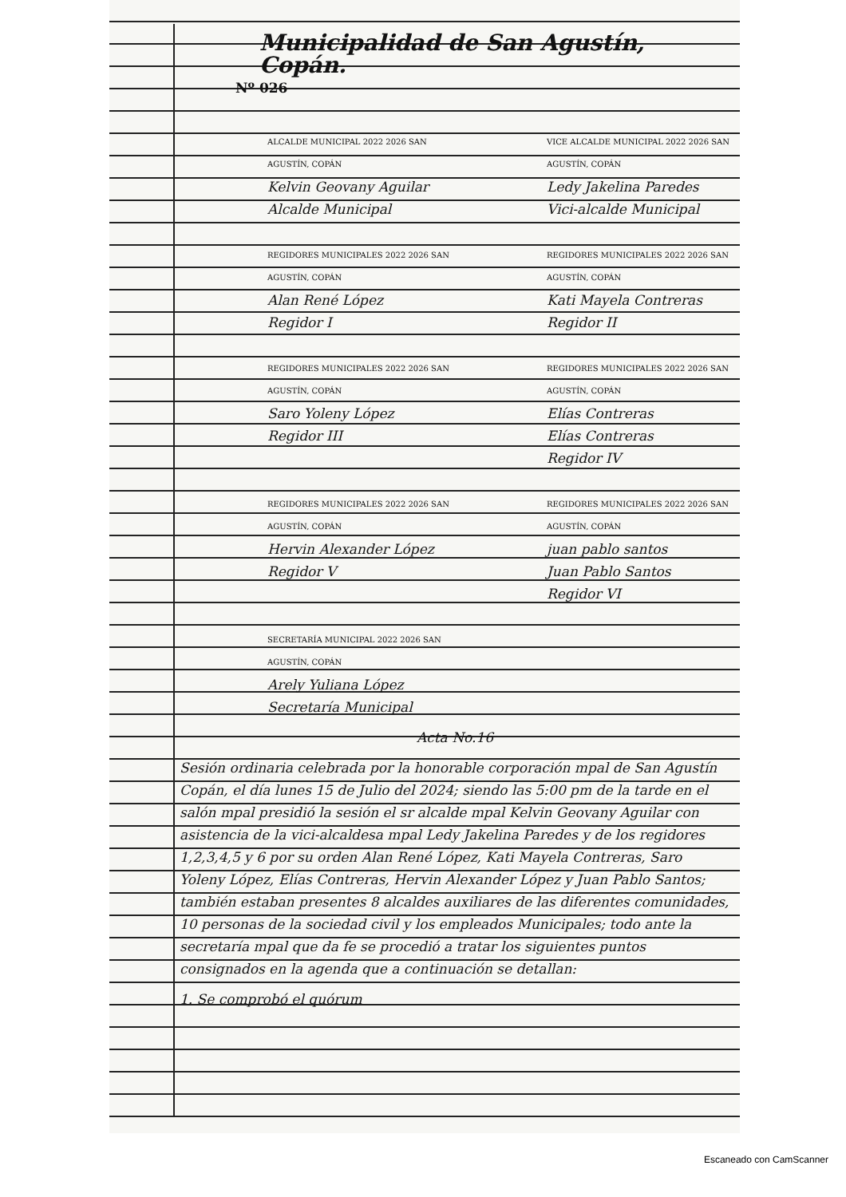Municipalidad de San Agustín, Copán.
Nº 026
ALCALDE MUNICIPAL 2022 2026 SAN AGUSTÍN, COPÁN
Kelvin Geovany Aguilar
Alcalde Municipal
VICE ALCALDE MUNICIPAL 2022 2026 SAN AGUSTÍN, COPÁN
Ledy Jakelina Paredes
Vici-alcalde Municipal
REGIDORES MUNICIPALES 2022 2026 SAN AGUSTÍN, COPÁN
Alan René López
Regidor I
REGIDORES MUNICIPALES 2022 2026 SAN AGUSTÍN, COPÁN
Kati Mayela Contreras
Regidor II
REGIDORES MUNICIPALES 2022 2026 SAN AGUSTÍN, COPÁN
Saro Yoleny López
Regidor III
REGIDORES MUNICIPALES 2022 2026 SAN AGUSTÍN, COPÁN
Elías Contreras
Elías Contreras
Regidor IV
REGIDORES MUNICIPALES 2022 2026 SAN AGUSTÍN, COPÁN
Hervin Alexander López
Regidor V
REGIDORES MUNICIPALES 2022 2026 SAN AGUSTÍN, COPÁN
juan pablo santos
Juan Pablo Santos
Regidor VI
SECRETARÍA MUNICIPAL 2022 2026 SAN AGUSTÍN, COPÁN
Arely Yuliana López
Secretaría Municipal
Acta No.16
Sesión ordinaria celebrada por la honorable corporación mpal de San Agustín Copán, el día lunes 15 de Julio del 2024; siendo las 5:00 pm de la tarde en el salón mpal presidió la sesión el sr alcalde mpal Kelvin Geovany Aguilar con asistencia de la vici-alcaldesa mpal Ledy Jakelina Paredes y de los regidores 1,2,3,4,5 y 6 por su orden Alan René López, Kati Mayela Contreras, Saro Yoleny López, Elías Contreras, Hervin Alexander López y Juan Pablo Santos; también estaban presentes 8 alcaldes auxiliares de las diferentes comunidades, 10 personas de la sociedad civil y los empleados Municipales; todo ante la secretaría mpal que da fe se procedió a tratar los siguientes puntos consignados en la agenda que a continuación se detallan:
1. Se comprobó el quórum
Escaneado con CamScanner